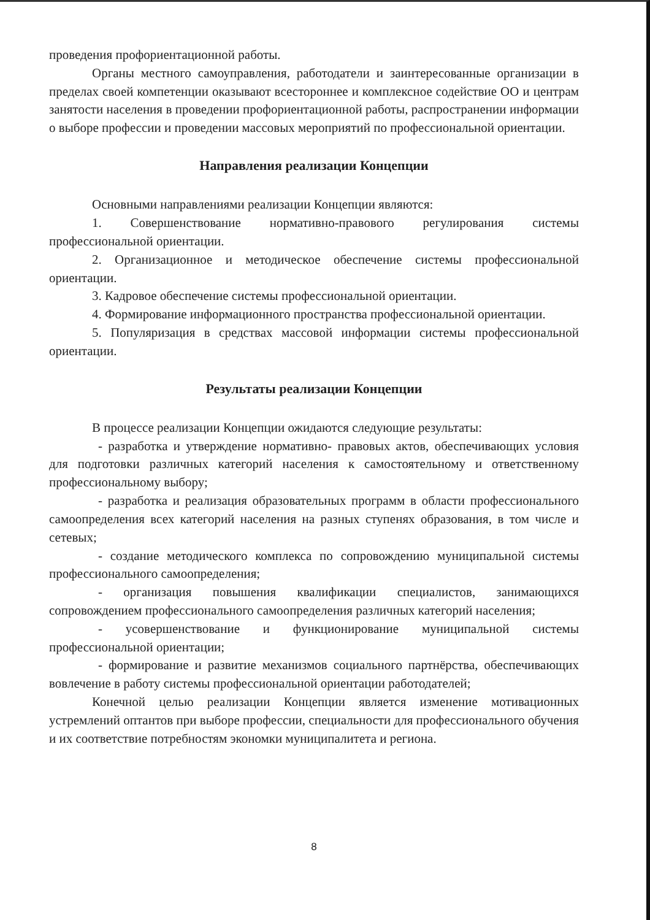проведения профориентационной работы.
Органы местного самоуправления, работодатели и заинтересованные организации в пределах своей компетенции оказывают всестороннее и комплексное содействие ОО и центрам занятости населения в проведении профориентационной работы, распространении информации о выборе профессии и проведении массовых мероприятий по профессиональной ориентации.
Направления реализации Концепции
Основными направлениями реализации Концепции являются:
1. Совершенствование нормативно-правового регулирования системы профессиональной ориентации.
2. Организационное и методическое обеспечение системы профессиональной ориентации.
3. Кадровое обеспечение системы профессиональной ориентации.
4. Формирование информационного пространства профессиональной ориентации.
5. Популяризация в средствах массовой информации системы профессиональной ориентации.
Результаты реализации Концепции
В процессе реализации Концепции ожидаются следующие результаты:
- разработка и утверждение нормативно- правовых актов, обеспечивающих условия для подготовки различных категорий населения к самостоятельному и ответственному профессиональному выбору;
- разработка и реализация образовательных программ в области профессионального самоопределения всех категорий населения на разных ступенях образования, в том числе и сетевых;
- создание методического комплекса по сопровождению муниципальной системы профессионального самоопределения;
- организация повышения квалификации специалистов, занимающихся сопровождением профессионального самоопределения различных категорий населения;
- усовершенствование и функционирование муниципальной системы профессиональной ориентации;
- формирование и развитие механизмов социального партнёрства, обеспечивающих вовлечение в работу системы профессиональной ориентации работодателей;
Конечной целью реализации Концепции является изменение мотивационных устремлений оптантов при выборе профессии, специальности для профессионального обучения и их соответствие потребностям экономки муниципалитета и региона.
8